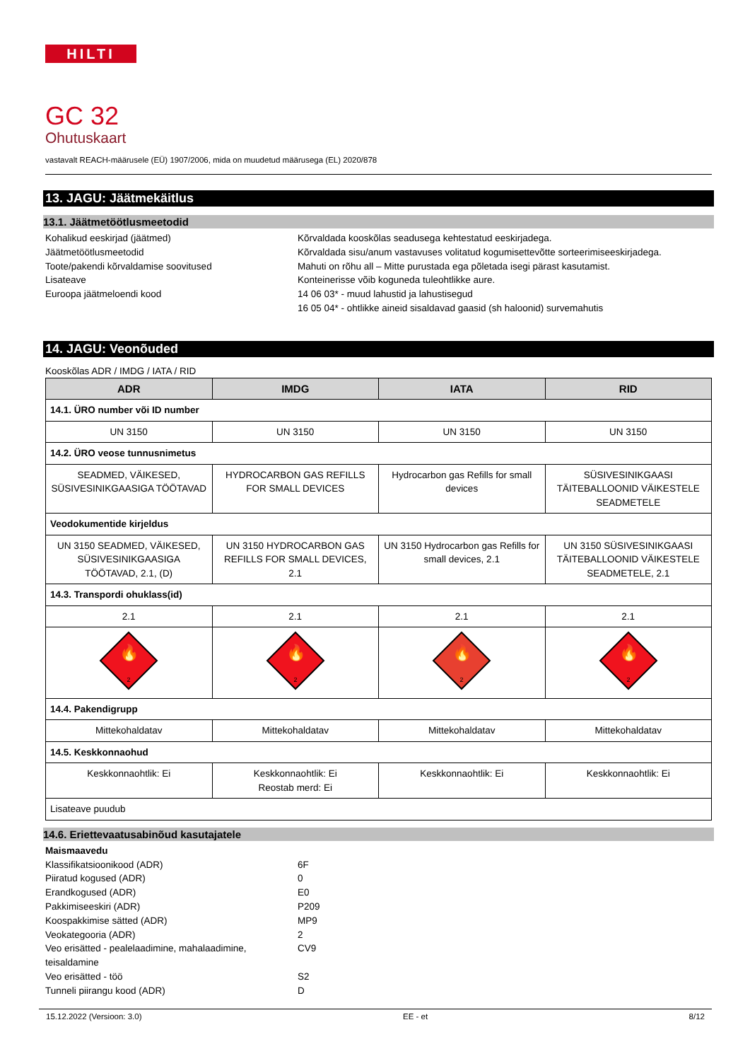HILTI
GC 32
Ohutuskaart
vastavalt REACH-määrusele (EÜ) 1907/2006, mida on muudetud määrusega (EL) 2020/878
13. JAGU: Jäätmekäitlus
13.1. Jäätmetöötlusmeetodid
Kohalikud eeskirjad (jäätmed)
Kõrvaldada kooskõlas seadusega kehtestatud eeskirjadega.
Jäätmetöötlusmeetodid
Kõrvaldada sisu/anum vastavuses volitatud kogumisettevõtte sorteerimiseeskirjadega.
Toote/pakendi kõrvaldamise soovitused
Mahuti on rõhu all – Mitte purustada ega põletada isegi pärast kasutamist.
Lisateave
Konteinerisse võib koguneda tuleohtlikke aure.
Euroopa jäätmeloendi kood
14 06 03* - muud lahustid ja lahustisegud
16 05 04* - ohtlikke aineid sisaldavad gaasid (sh haloonid) survemahutis
14. JAGU: Veonõuded
Kooskõlas ADR / IMDG / IATA / RID
| ADR | IMDG | IATA | RID |
| --- | --- | --- | --- |
| 14.1. ÜRO number või ID number | | | |
| UN 3150 | UN 3150 | UN 3150 | UN 3150 |
| 14.2. ÜRO veose tunnusnimetus | | | |
| SEADMED, VÄIKESED, SÜSIVESINIKGAASIGA TÖÖTAVAD | HYDROCARBON GAS REFILLS FOR SMALL DEVICES | Hydrocarbon gas Refills for small devices | SÜSIVESINIKGAASI TÄITEBALLOONID VÄIKESTELE SEADMETELE |
| Veodokumentide kirjeldus | | | |
| UN 3150 SEADMED, VÄIKESED, SÜSIVESINIKGAASIGA TÖÖTAVAD, 2.1, (D) | UN 3150 HYDROCARBON GAS REFILLS FOR SMALL DEVICES, 2.1 | UN 3150 Hydrocarbon gas Refills for small devices, 2.1 | UN 3150 SÜSIVESINIKGAASI TÄITEBALLOONID VÄIKESTELE SEADMETELE, 2.1 |
| 14.3. Transpordi ohuklass(id) | | | |
| 2.1 | 2.1 | 2.1 | 2.1 |
| 🔥 2 | 🔥 2 | 🔥 2 | 🔥 2 |
| 14.4. Pakendigrupp | | | |
| Mittekohaldatav | Mittekohaldatav | Mittekohaldatav | Mittekohaldatav |
| 14.5. Keskkonnaohud | | | |
| Keskkonnaohtlik: Ei | Keskkonnaohtlik: Ei Reostab merd: Ei | Keskkonnaohtlik: Ei | Keskkonnaohtlik: Ei |
| Lisateave puudub | | | |
14.6. Eriettevaatusabinõud kasutajatele
Maismaavedu
Klassifikatsioonikood (ADR)
6F
Piiratud kogused (ADR)
0
Erandkogused (ADR)
E0
Pakkimiseeskiri (ADR)
P209
Koospakkimise sätted (ADR)
MP9
Veokategooria (ADR)
2
Veo erisätted - pealelaadimine, mahalaadimine, teisaldamine
CV9
Veo erisätted - töö
S2
Tunneli piirangu kood (ADR)
D
15.12.2022 (Versioon: 3.0) EE - et 8/12